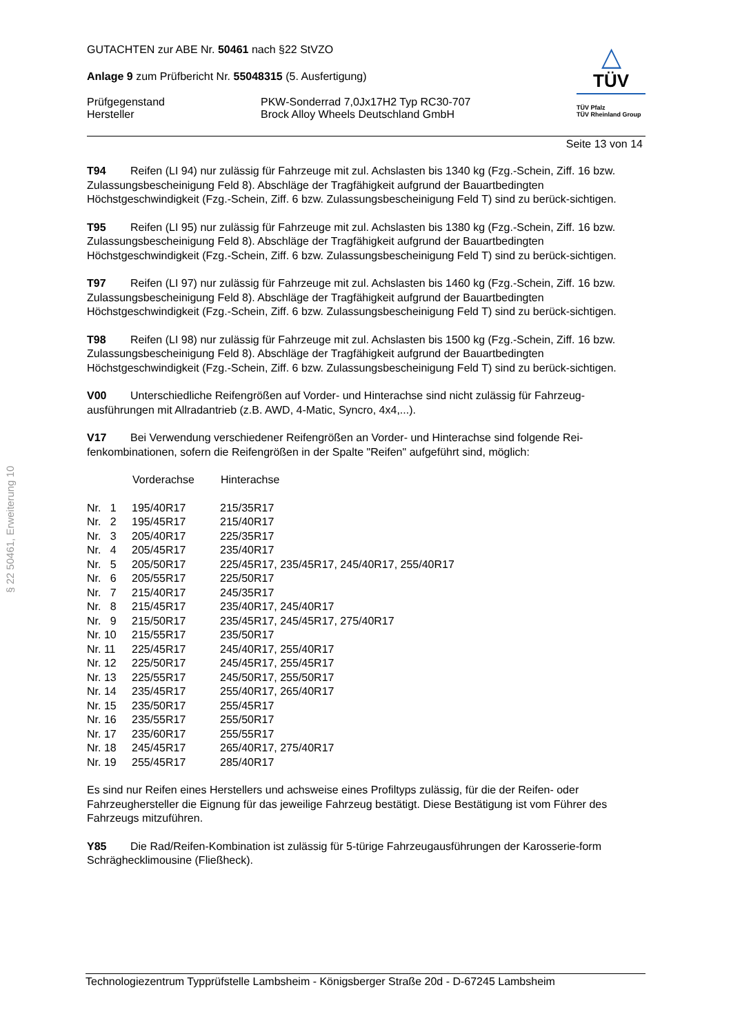§ 22 50461, Erweiterung 10
△
TÜV
TÜV Pfalz
TÜV Rheinland Group
GUTACHTEN zur ABE Nr. 50461 nach §22 StVZO
Anlage 9 zum Prüfbericht Nr. 55048315 (5. Ausfertigung)
Prüfgegenstand PKW-Sonderrad 7,0Jx17H2 Typ RC30-707
Hersteller Brock Alloy Wheels Deutschland GmbH
Seite 13 von 14
T94 Reifen (LI 94) nur zulässig für Fahrzeuge mit zul. Achslasten bis 1340 kg (Fzg.-Schein, Ziff. 16 bzw. Zulassungsbescheinigung Feld 8). Abschläge der Tragfähigkeit aufgrund der Bauartbedingten Höchstgeschwindigkeit (Fzg.-Schein, Ziff. 6 bzw. Zulassungsbescheinigung Feld T) sind zu berück-sichtigen.
T95 Reifen (LI 95) nur zulässig für Fahrzeuge mit zul. Achslasten bis 1380 kg (Fzg.-Schein, Ziff. 16 bzw. Zulassungsbescheinigung Feld 8). Abschläge der Tragfähigkeit aufgrund der Bauartbedingten Höchstgeschwindigkeit (Fzg.-Schein, Ziff. 6 bzw. Zulassungsbescheinigung Feld T) sind zu berück-sichtigen.
T97 Reifen (LI 97) nur zulässig für Fahrzeuge mit zul. Achslasten bis 1460 kg (Fzg.-Schein, Ziff. 16 bzw. Zulassungsbescheinigung Feld 8). Abschläge der Tragfähigkeit aufgrund der Bauartbedingten Höchstgeschwindigkeit (Fzg.-Schein, Ziff. 6 bzw. Zulassungsbescheinigung Feld T) sind zu berück-sichtigen.
T98 Reifen (LI 98) nur zulässig für Fahrzeuge mit zul. Achslasten bis 1500 kg (Fzg.-Schein, Ziff. 16 bzw. Zulassungsbescheinigung Feld 8). Abschläge der Tragfähigkeit aufgrund der Bauartbedingten Höchstgeschwindigkeit (Fzg.-Schein, Ziff. 6 bzw. Zulassungsbescheinigung Feld T) sind zu berück-sichtigen.
V00 Unterschiedliche Reifengrößen auf Vorder- und Hinterachse sind nicht zulässig für Fahrzeug-ausführungen mit Allradantrieb (z.B. AWD, 4-Matic, Syncro, 4x4,...).
V17 Bei Verwendung verschiedener Reifengrößen an Vorder- und Hinterachse sind folgende Rei-fenkombinationen, sofern die Reifengrößen in der Spalte "Reifen" aufgeführt sind, möglich:
| | Vorderachse | Hinterachse |
| --- | --- | --- |
| Nr. 1 | 195/40R17 | 215/35R17 |
| Nr. 2 | 195/45R17 | 215/40R17 |
| Nr. 3 | 205/40R17 | 225/35R17 |
| Nr. 4 | 205/45R17 | 235/40R17 |
| Nr. 5 | 205/50R17 | 225/45R17, 235/45R17, 245/40R17, 255/40R17 |
| Nr. 6 | 205/55R17 | 225/50R17 |
| Nr. 7 | 215/40R17 | 245/35R17 |
| Nr. 8 | 215/45R17 | 235/40R17, 245/40R17 |
| Nr. 9 | 215/50R17 | 235/45R17, 245/45R17, 275/40R17 |
| Nr. 10 | 215/55R17 | 235/50R17 |
| Nr. 11 | 225/45R17 | 245/40R17, 255/40R17 |
| Nr. 12 | 225/50R17 | 245/45R17, 255/45R17 |
| Nr. 13 | 225/55R17 | 245/50R17, 255/50R17 |
| Nr. 14 | 235/45R17 | 255/40R17, 265/40R17 |
| Nr. 15 | 235/50R17 | 255/45R17 |
| Nr. 16 | 235/55R17 | 255/50R17 |
| Nr. 17 | 235/60R17 | 255/55R17 |
| Nr. 18 | 245/45R17 | 265/40R17, 275/40R17 |
| Nr. 19 | 255/45R17 | 285/40R17 |
Es sind nur Reifen eines Herstellers und achsweise eines Profiltyps zulässig, für die der Reifen- oder Fahrzeughersteller die Eignung für das jeweilige Fahrzeug bestätigt. Diese Bestätigung ist vom Führer des Fahrzeugs mitzuführen.
Y85 Die Rad/Reifen-Kombination ist zulässig für 5-türige Fahrzeugausführungen der Karosserie-form Schrägheckli­mousine (Fließheck).
Technologiezentrum Typprüfstelle Lambsheim - Königsberger Straße 20d - D-67245 Lambsheim